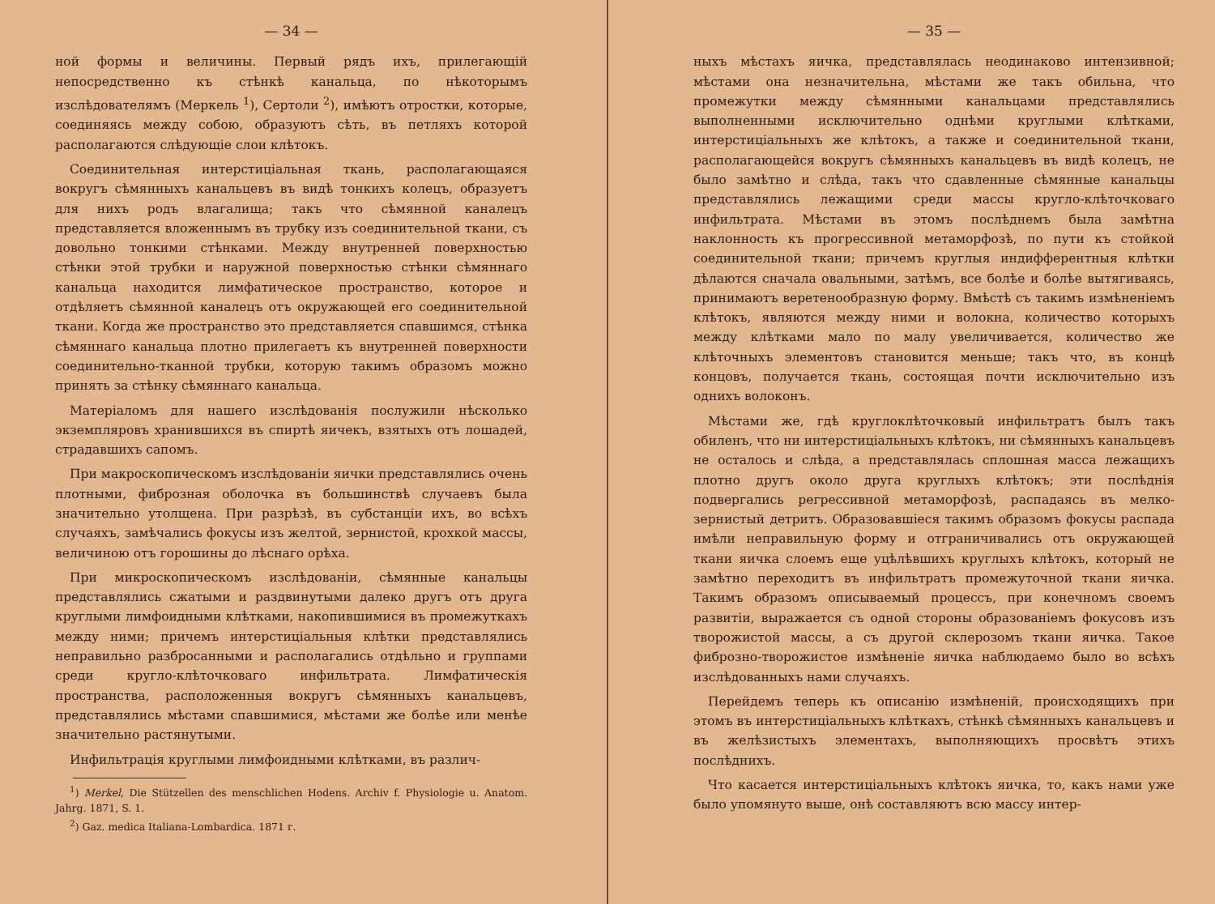— 34 —
ной формы и величины. Первый рядъ ихъ, прилегающій непосредственно къ стѣнкѣ канальца, по нѣкоторымъ изслѣдователямъ (Меркель <sup>1</sup>), Сертоли <sup>2</sup>), имѣютъ отростки, которые, соединяясь между собою, образуютъ сѣть, въ петляхъ которой располагаются слѣдующіе слои клѣтокъ.
Соединительная интерстиціальная ткань, располагающаяся вокругъ сѣмянныхъ канальцевъ въ видѣ тонкихъ колецъ, образуетъ для нихъ родъ влагалища; такъ что сѣмянной каналецъ представляется вложеннымъ въ трубку изъ соединительной ткани, съ довольно тонкими стѣнками. Между внутренней поверхностью стѣнки этой трубки и наружной поверхностью стѣнки сѣмяннаго канальца находится лимфатическое пространство, которое и отдѣляетъ сѣмянной каналецъ отъ окружающей его соединительной ткани. Когда же пространство это представляется спавшимся, стѣнка сѣмяннаго канальца плотно прилегаетъ къ внутренней поверхности соединительно-тканной трубки, которую такимъ образомъ можно принять за стѣнку сѣмяннаго канальца.
Матеріаломъ для нашего изслѣдованія послужили нѣсколько экземпляровъ хранившихся въ спиртѣ яичекъ, взятыхъ отъ лошадей, страдавшихъ сапомъ.
При макроскопическомъ изслѣдованіи яички представлялись очень плотными, фиброзная оболочка въ большинствѣ случаевъ была значительно утолщена. При разрѣзѣ, въ субстанціи ихъ, во всѣхъ случаяхъ, замѣчались фокусы изъ желтой, зернистой, крохкой массы, величиною отъ горошины до лѣснаго орѣха.
При микроскопическомъ изслѣдованіи, сѣмянные канальцы представлялись сжатыми и раздвинутыми далеко другъ отъ друга круглыми лимфоидными клѣтками, накопившимися въ промежуткахъ между ними; причемъ интерстиціальныя клѣтки представлялись неправильно разбросанными и располагались отдѣльно и группами среди кругло-клѣточковаго инфильтрата. Лимфатическія пространства, расположенныя вокругъ сѣмянныхъ канальцевъ, представлялись мѣстами спавшимися, мѣстами же болѣе или менѣе значительно растянутыми.
Инфильтрація круглыми лимфоидными клѣтками, въ различ-
<sup>1</sup>) Merkel, Die Stützellen des menschlichen Hodens. Archiv f. Physiologie u. Anatom. Jahrg. 1871, S. 1.
<sup>2</sup>) Gaz. medica Italiana-Lombardica. 1871 г.
— 35 —
ныхъ мѣстахъ яичка, представлялась неодинаково интензивной; мѣстами она незначительна, мѣстами же такъ обильна, что промежутки между сѣмянными канальцами представлялись выполненными исключительно однѣми круглыми клѣтками, интерстиціальныхъ же клѣтокъ, а также и соединительной ткани, располагающейся вокругъ сѣмянныхъ канальцевъ въ видѣ колецъ, не было замѣтно и слѣда, такъ что сдавленные сѣмянные канальцы представлялись лежащими среди массы кругло-клѣточковаго инфильтрата. Мѣстами въ этомъ послѣднемъ была замѣтна наклонность къ прогрессивной метаморфозѣ, по пути къ стойкой соединительной ткани; причемъ круглыя индифферентныя клѣтки дѣлаются сначала овальными, затѣмъ, все болѣе и болѣе вытягиваясь, принимаютъ веретенообразную форму. Вмѣстѣ съ такимъ измѣненіемъ клѣтокъ, являются между ними и волокна, количество которыхъ между клѣтками мало по малу увеличивается, количество же клѣточныхъ элементовъ становится меньше; такъ что, въ концѣ концовъ, получается ткань, состоящая почти исключительно изъ однихъ волоконъ.
Мѣстами же, гдѣ круглоклѣточковый инфильтратъ былъ такъ обиленъ, что ни интерстиціальныхъ клѣтокъ, ни сѣмянныхъ канальцевъ не осталось и слѣда, а представлялась сплошная масса лежащихъ плотно другъ около друга круглыхъ клѣтокъ; эти послѣднія подвергались регрессивной метаморфозѣ, распадаясь въ мелко-зернистый детритъ. Образовавшіеся такимъ образомъ фокусы распада имѣли неправильную форму и отграничивались отъ окружающей ткани яичка слоемъ еще уцѣлѣвшихъ круглыхъ клѣтокъ, который не замѣтно переходитъ въ инфильтратъ промежуточной ткани яичка. Такимъ образомъ описываемый процессъ, при конечномъ своемъ развитіи, выражается съ одной стороны образованіемъ фокусовъ изъ творожистой массы, а съ другой склерозомъ ткани яичка. Такое фиброзно-творожистое измѣненіе яичка наблюдаемо было во всѣхъ изслѣдованныхъ нами случаяхъ.
Перейдемъ теперь къ описанію измѣненій, происходящихъ при этомъ въ интерстиціальныхъ клѣткахъ, стѣнкѣ сѣмянныхъ канальцевъ и въ желѣзистыхъ элементахъ, выполняющихъ просвѣтъ этихъ послѣднихъ.
Что касается интерстиціальныхъ клѣтокъ яичка, то, какъ нами уже было упомянуто выше, онѣ составляютъ всю массу интер-